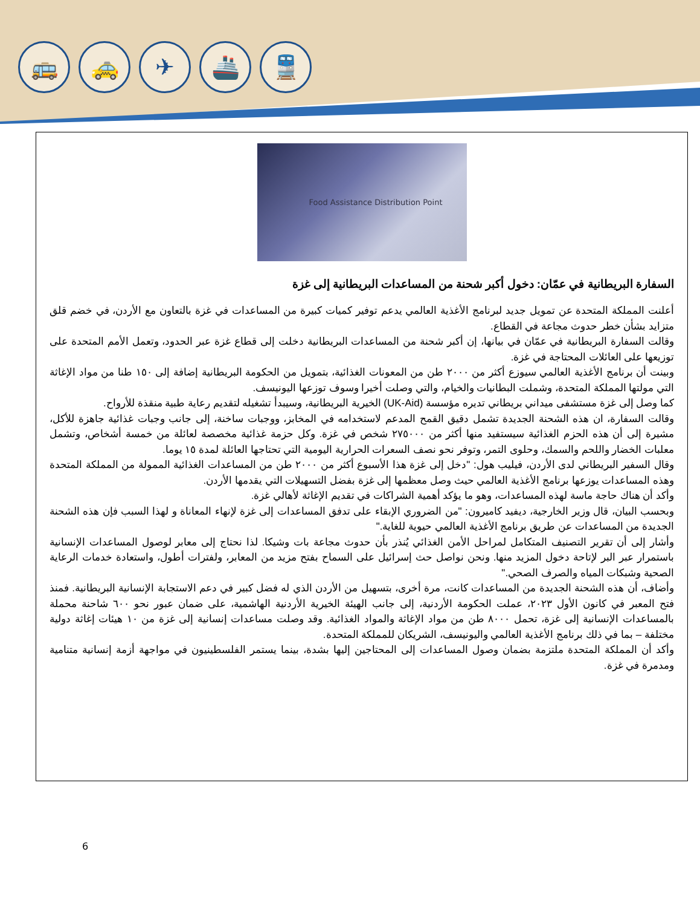🚌 🚕 ✈ 🚢 🚆
Food Assistance Distribution Point
السفارة البريطانية في عمّان: دخول أكبر شحنة من المساعدات البريطانية إلى غزة
أعلنت المملكة المتحدة عن تمويل جديد لبرنامج الأغذية العالمي يدعم توفير كميات كبيرة من المساعدات في غزة بالتعاون مع الأردن، في خضم قلق متزايد بشأن خطر حدوث مجاعة في القطاع.
وقالت السفارة البريطانية في عمّان في بيانها، إن أكبر شحنة من المساعدات البريطانية دخلت إلى قطاع غزة عبر الحدود، وتعمل الأمم المتحدة على توزيعها على العائلات المحتاجة في غزة.
وبينت أن برنامج الأغذية العالمي سيوزع أكثر من ٢٠٠٠ طن من المعونات الغذائية، بتمويل من الحكومة البريطانية إضافة إلى ١٥٠ طنا من مواد الإغاثة التي مولتها المملكة المتحدة، وشملت البطانيات والخيام، والتي وصلت أخيرا وسوف توزعها اليونيسف.
كما وصل إلى غزة مستشفى ميداني بريطاني تديره مؤسسة (UK-Aid) الخيرية البريطانية، وسيبدأ تشغيله لتقديم رعاية طبية منقذة للأرواح.
وقالت السفارة، ان هذه الشحنة الجديدة تشمل دقيق القمح المدعم لاستخدامه في المخابز، ووجبات ساخنة، إلى جانب وجبات غذائية جاهزة للأكل، مشيرة إلى أن هذه الحزم الغذائية سيستفيد منها أكثر من ٢٧٥٠٠٠ شخص في غزة. وكل حزمة غذائية مخصصة لعائلة من خمسة أشخاص، وتشمل معلبات الخضار واللحم والسمك، وحلوى التمر، وتوفر نحو نصف السعرات الحرارية اليومية التي تحتاجها العائلة لمدة ١٥ يوما.
وقال السفير البريطاني لدى الأردن، فيليب هول: "دخل إلى غزة هذا الأسبوع أكثر من ٢٠٠٠ طن من المساعدات الغذائية الممولة من المملكة المتحدة وهذه المساعدات يوزعها برنامج الأغذية العالمي حيث وصل معظمها إلى غزة بفضل التسهيلات التي يقدمها الأردن.
وأكد أن هناك حاجة ماسة لهذه المساعدات، وهو ما يؤكد أهمية الشراكات في تقديم الإغاثة لأهالي غزة.
وبحسب البيان، قال وزير الخارجية، ديفيد كاميرون: "من الضروري الإبقاء على تدفق المساعدات إلى غزة لإنهاء المعاناة و لهذا السبب فإن هذه الشحنة الجديدة من المساعدات عن طريق برنامج الأغذية العالمي حيوية للغاية."
وأشار إلى أن تقرير التصنيف المتكامل لمراحل الأمن الغذائي يُنذر بأن حدوث مجاعة بات وشيكا. لذا نحتاج إلى معابر لوصول المساعدات الإنسانية باستمرار عبر البر لإتاحة دخول المزيد منها. ونحن نواصل حث إسرائيل على السماح بفتح مزيد من المعابر، ولفترات أطول، واستعادة خدمات الرعاية الصحية وشبكات المياه والصرف الصحي."
وأضاف، أن هذه الشحنة الجديدة من المساعدات كانت، مرة أخرى، بتسهيل من الأردن الذي له فضل كبير في دعم الاستجابة الإنسانية البريطانية. فمنذ فتح المعبر في كانون الأول ٢٠٢٣، عملت الحكومة الأردنية، إلى جانب الهيئة الخيرية الأردنية الهاشمية، على ضمان عبور نحو ٦٠٠ شاحنة محملة بالمساعدات الإنسانية إلى غزة، تحمل ٨٠٠٠ طن من مواد الإغاثة والمواد الغذائية. وقد وصلت مساعدات إنسانية إلى غزة من ١٠ هيئات إغاثة دولية مختلفة – بما في ذلك برنامج الأغذية العالمي واليونيسف، الشريكان للمملكة المتحدة.
وأكد أن المملكة المتحدة ملتزمة بضمان وصول المساعدات إلى المحتاجين إليها بشدة، بينما يستمر الفلسطينيون في مواجهة أزمة إنسانية متنامية ومدمرة في غزة.
6